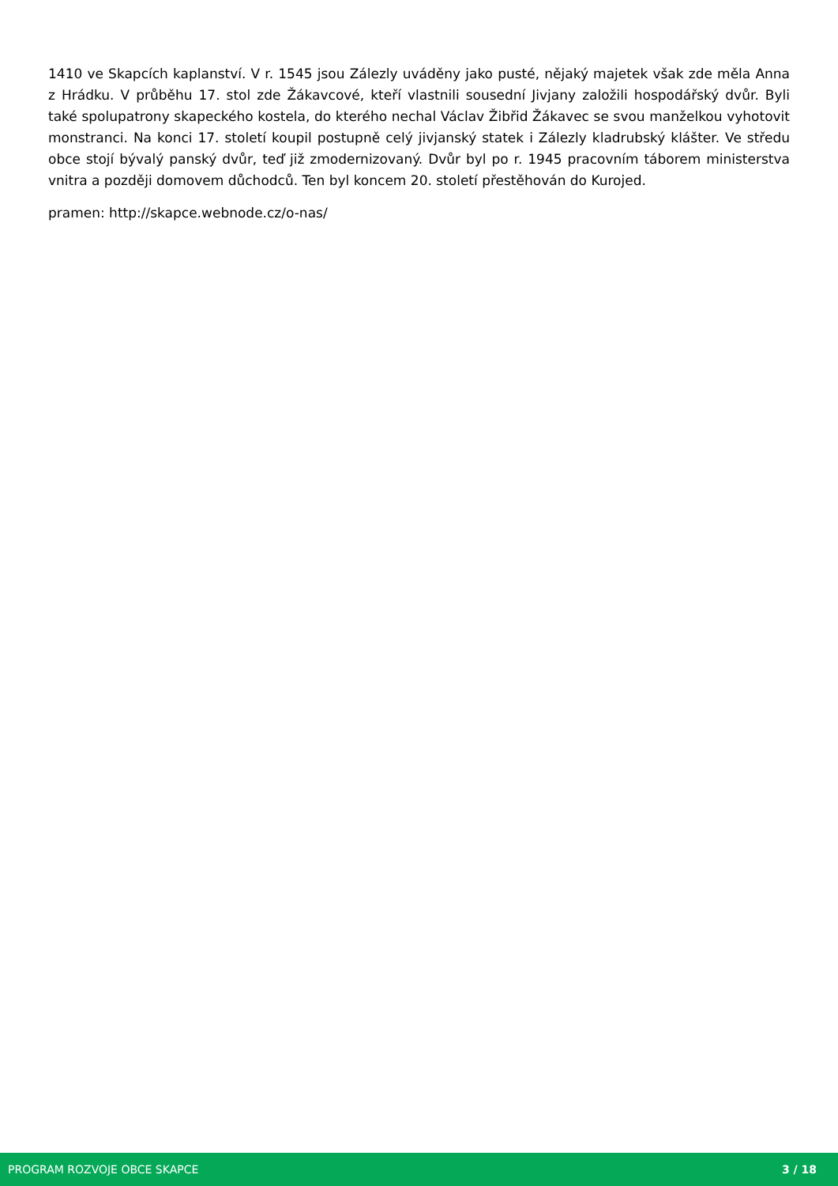1410 ve Skapcích kaplanství. V r. 1545 jsou Zálezly uváděny jako pusté, nějaký majetek však zde měla Anna z Hrádku. V průběhu 17. stol zde Žákavcové, kteří vlastnili sousední Jivjany založili hospodářský dvůr. Byli také spolupatrony skapeckého kostela, do kterého nechal Václav Žibřid Žákavec se svou manželkou vyhotovit monstranci. Na konci 17. století koupil postupně celý jivjanský statek i Zálezly kladrubský klášter. Ve středu obce stojí bývalý panský dvůr, teď již zmodernizovaný. Dvůr byl po r. 1945 pracovním táborem ministerstva vnitra a později domovem důchodců. Ten byl koncem 20. století přestěhován do Kurojed.
pramen: http://skapce.webnode.cz/o-nas/
PROGRAM ROZVOJE OBCE SKAPCE 3 / 18